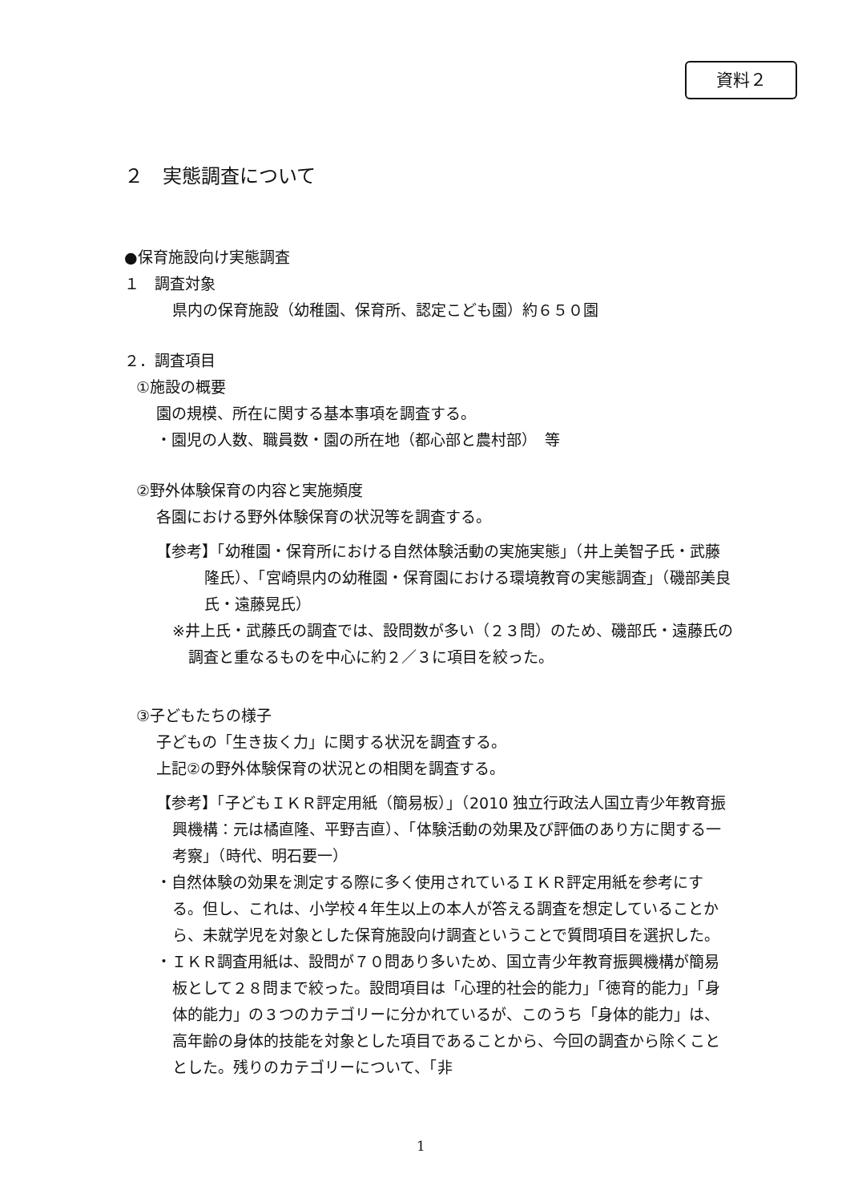資料２
２　実態調査について
●保育施設向け実態調査
１　調査対象
県内の保育施設（幼稚園、保育所、認定こども園）約６５０園
２．調査項目
①施設の概要
園の規模、所在に関する基本事項を調査する。
・園児の人数、職員数・園の所在地（都心部と農村部）　等
②野外体験保育の内容と実施頻度
各園における野外体験保育の状況等を調査する。
【参考】「幼稚園・保育所における自然体験活動の実施実態」（井上美智子氏・武藤隆氏）、「宮崎県内の幼稚園・保育園における環境教育の実態調査」（磯部美良氏・遠藤晃氏）
※井上氏・武藤氏の調査では、設問数が多い（２３問）のため、磯部氏・遠藤氏の調査と重なるものを中心に約２／３に項目を絞った。
③子どもたちの様子
子どもの「生き抜く力」に関する状況を調査する。
上記②の野外体験保育の状況との相関を調査する。
【参考】「子どもＩＫＲ評定用紙（簡易板）」（2010 独立行政法人国立青少年教育振興機構：元は橘直隆、平野吉直）、「体験活動の効果及び評価のあり方に関する一考察」（時代、明石要一）
・自然体験の効果を測定する際に多く使用されているＩＫＲ評定用紙を参考にする。但し、これは、小学校４年生以上の本人が答える調査を想定していることから、未就学児を対象とした保育施設向け調査ということで質問項目を選択した。
・ＩＫＲ調査用紙は、設問が７０問あり多いため、国立青少年教育振興機構が簡易板として２８問まで絞った。設問項目は「心理的社会的能力」「徳育的能力」「身体的能力」の３つのカテゴリーに分かれているが、このうち「身体的能力」は、高年齢の身体的技能を対象とした項目であることから、今回の調査から除くこととした。残りのカテゴリーについて、「非
1